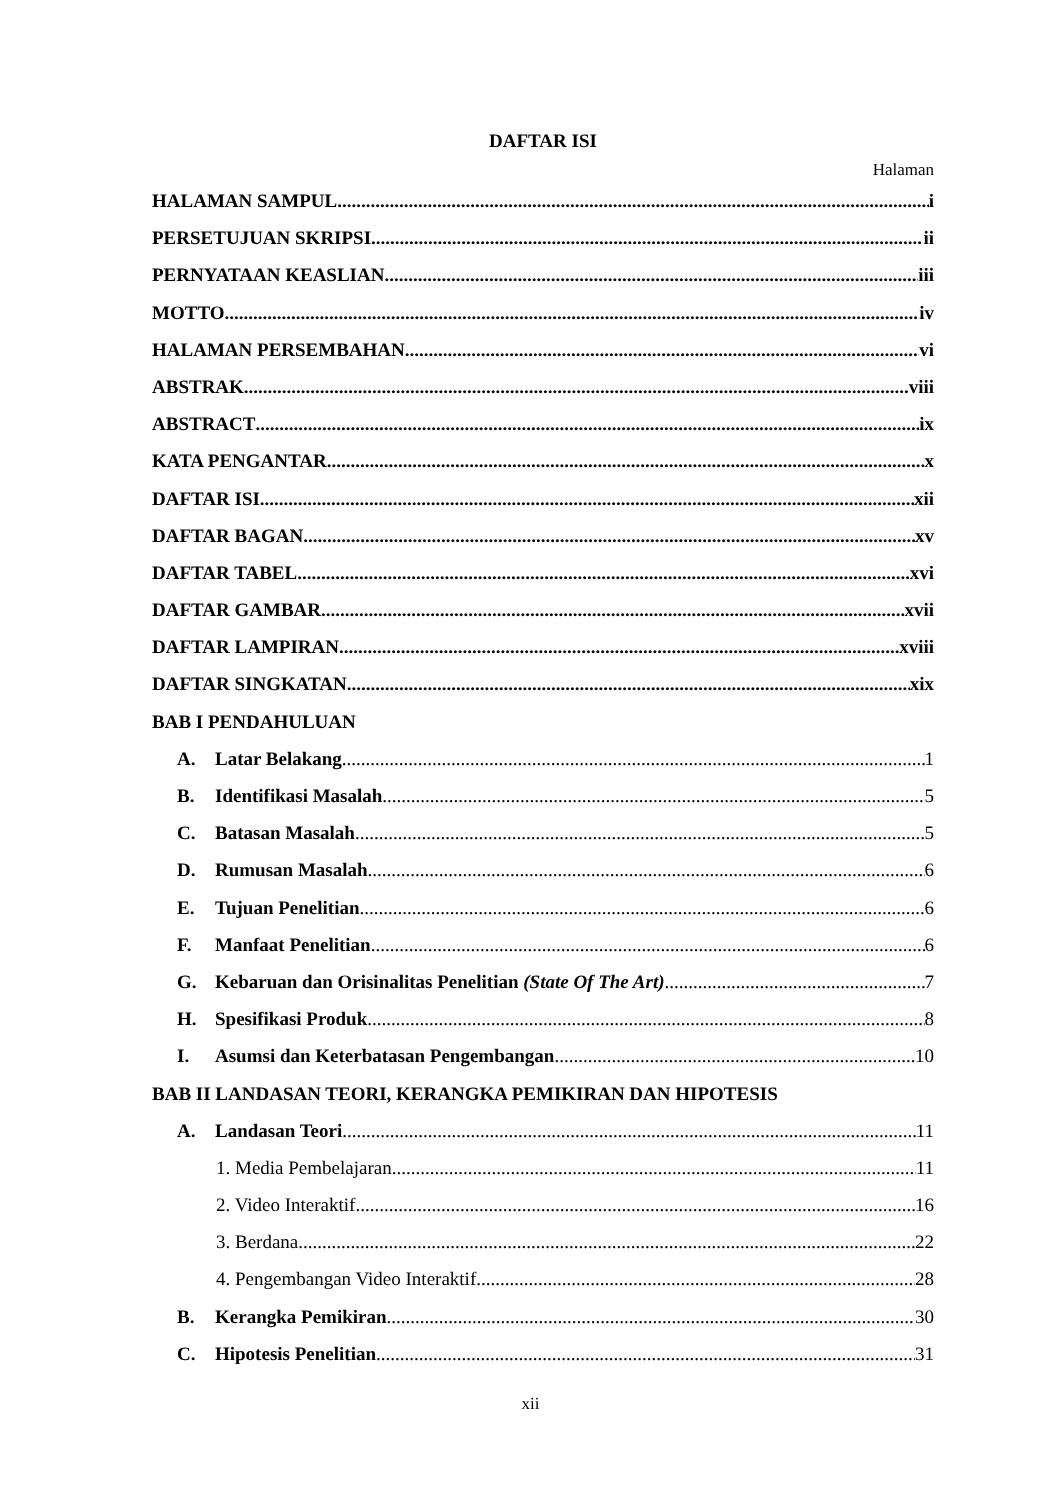DAFTAR ISI
Halaman
HALAMAN SAMPUL i
PERSETUJUAN SKRIPSI ii
PERNYATAAN KEASLIAN iii
MOTTO iv
HALAMAN PERSEMBAHAN vi
ABSTRAK viii
ABSTRACT ix
KATA PENGANTAR x
DAFTAR ISI xii
DAFTAR BAGAN xv
DAFTAR TABEL xvi
DAFTAR GAMBAR xvii
DAFTAR LAMPIRAN xviii
DAFTAR SINGKATAN xix
BAB I PENDAHULUAN
A. Latar Belakang 1
B. Identifikasi Masalah 5
C. Batasan Masalah 5
D. Rumusan Masalah 6
E. Tujuan Penelitian 6
F. Manfaat Penelitian 6
G. Kebaruan dan Orisinalitas Penelitian (State Of The Art) 7
H. Spesifikasi Produk 8
I. Asumsi dan Keterbatasan Pengembangan 10
BAB II LANDASAN TEORI, KERANGKA PEMIKIRAN DAN HIPOTESIS
A. Landasan Teori 11
1. Media Pembelajaran 11
2. Video Interaktif 16
3. Berdana 22
4. Pengembangan Video Interaktif 28
B. Kerangka Pemikiran 30
C. Hipotesis Penelitian 31
xii